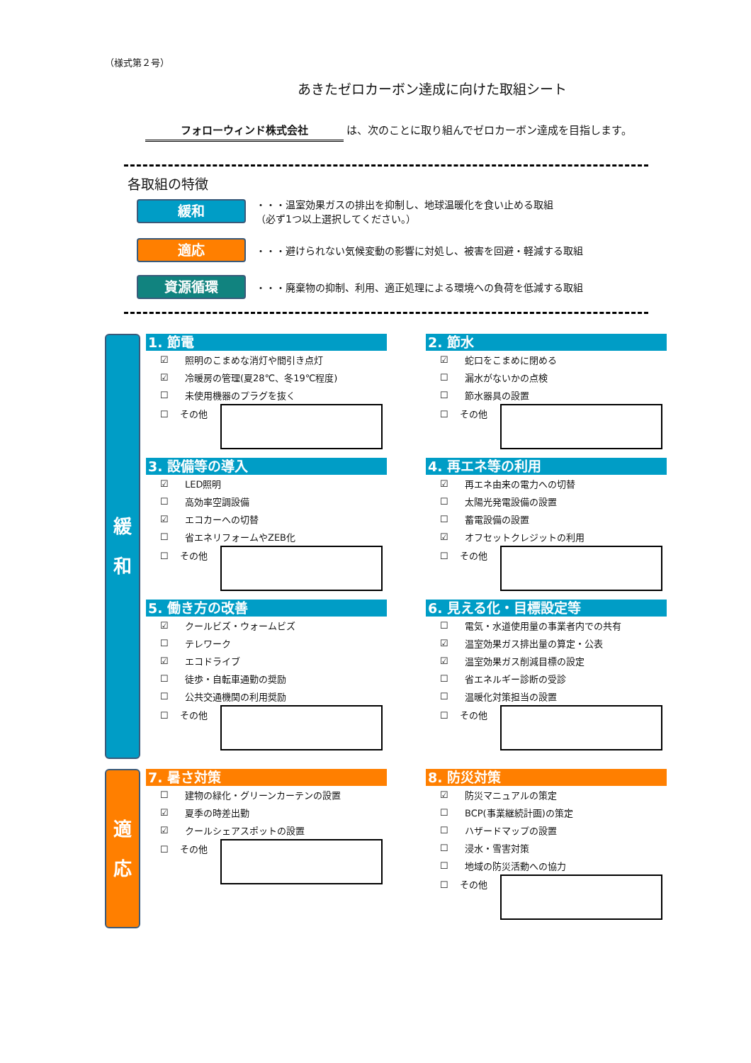（様式第２号）
あきたゼロカーボン達成に向けた取組シート
フォローウィンド株式会社 は、次のことに取り組んでゼロカーボン達成を目指します。
各取組の特徴
緩和
・・・温室効果ガスの排出を抑制し、地球温暖化を食い止める取組
（必ず1つ以上選択してください。）
適応
・・・避けられない気候変動の影響に対処し、被害を回避・軽減する取組
資源循環
・・・廃棄物の抑制、利用、適正処理による環境への負荷を低減する取組
緩
和
1. 節電
☑ 照明のこまめな消灯や間引き点灯
☑ 冷暖房の管理(夏28℃、冬19℃程度)
☐ 未使用機器のプラグを抜く
☐ その他
2. 節水
☑ 蛇口をこまめに閉める
☐ 漏水がないかの点検
☐ 節水器具の設置
☐ その他
3. 設備等の導入
☑ LED照明
☐ 高効率空調設備
☑ エコカーへの切替
☐ 省エネリフォームやZEB化
☐ その他
4. 再エネ等の利用
☑ 再エネ由来の電力への切替
☐ 太陽光発電設備の設置
☐ 蓄電設備の設置
☑ オフセットクレジットの利用
☐ その他
5. 働き方の改善
☑ クールビズ・ウォームビズ
☐ テレワーク
☑ エコドライブ
☐ 徒歩・自転車通勤の奨励
☐ 公共交通機関の利用奨励
☐ その他
6. 見える化・目標設定等
☐ 電気・水道使用量の事業者内での共有
☑ 温室効果ガス排出量の算定・公表
☑ 温室効果ガス削減目標の設定
☐ 省エネルギー診断の受診
☐ 温暖化対策担当の設置
☐ その他
適
応
7. 暑さ対策
☐ 建物の緑化・グリーンカーテンの設置
☑ 夏季の時差出勤
☑ クールシェアスポットの設置
☐ その他
8. 防災対策
☑ 防災マニュアルの策定
☐ BCP(事業継続計画)の策定
☐ ハザードマップの設置
☐ 浸水・雪害対策
☐ 地域の防災活動への協力
☐ その他